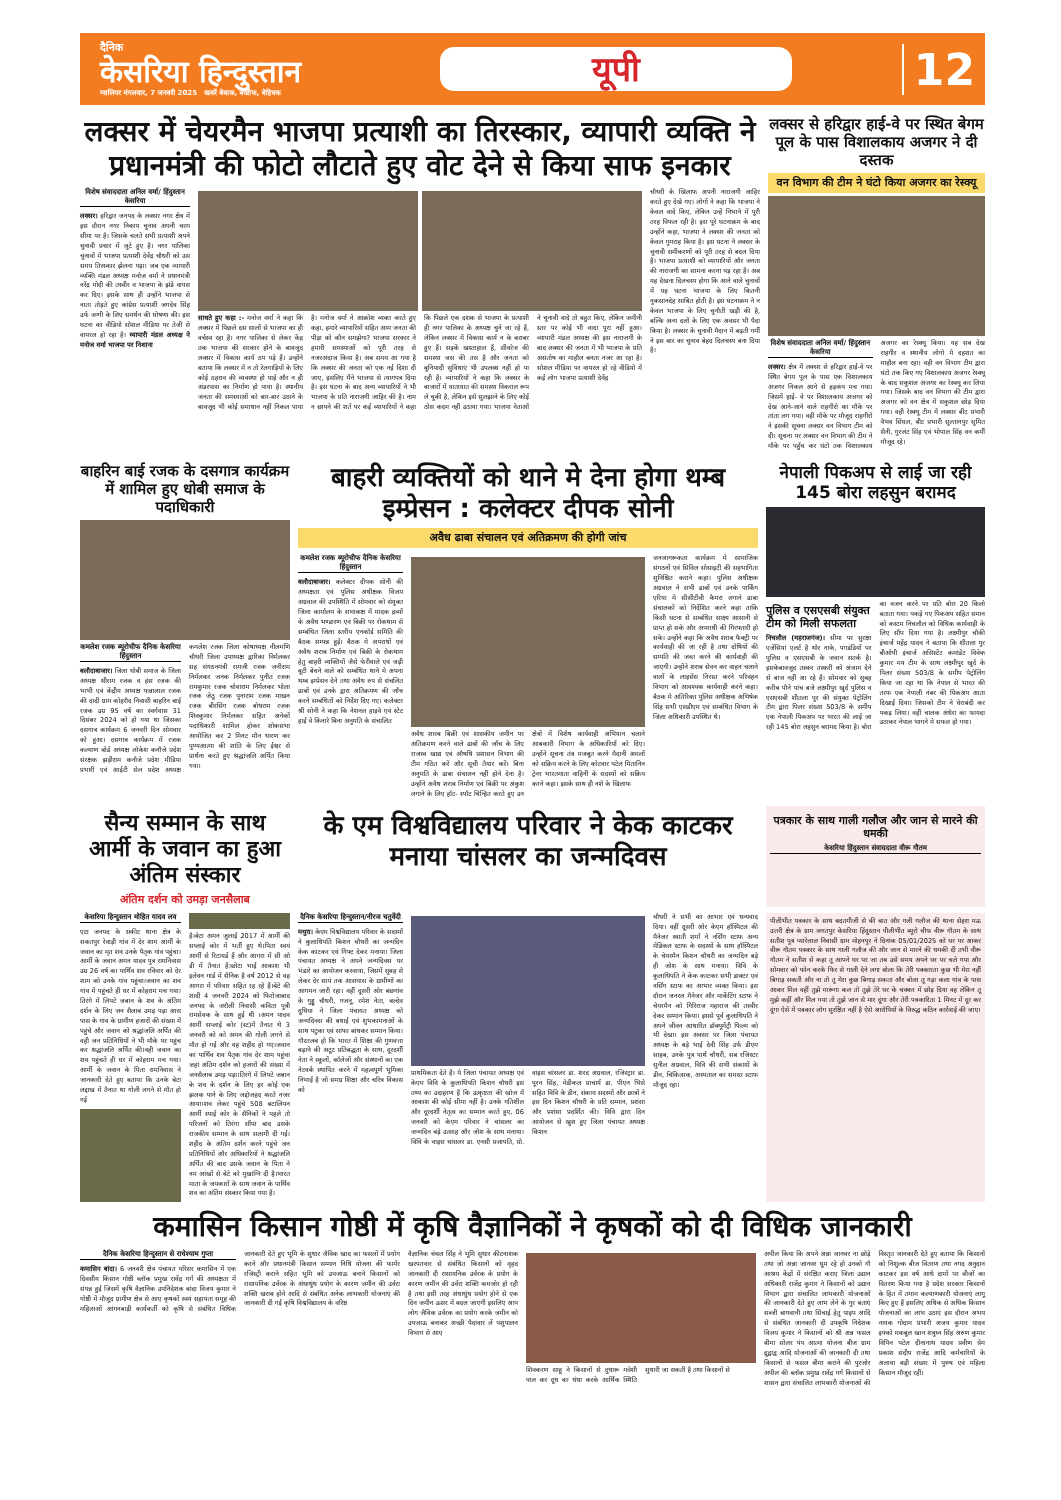दैनिक
केसरिया हिन्दुस्तान
ग्वालियर मंगलवार, 7 जनवरी 2025 खबरें बेबाक, बेखौफ, बेहिचक
यूपी
12
लक्सर में चेयरमैन भाजपा प्रत्याशी का तिरस्कार, व्यापारी व्यक्ति ने प्रधानमंत्री की फोटो लौटाते हुए वोट देने से किया साफ इनकार
विशेष संवाददाता अनिल वर्मा/ हिंदुस्तान केसरिया
लक्सर। हरिद्वार जनपद के लक्सर नगर क्षेत्र में इस दौरान नगर निकाय चुनाव अपनी चरम सीमा पर है। जिसके चलते सभी प्रत्याशी अपने चुनावी प्रचार में जुटे हुए है। नगर पालिका चुनावों में भाजपा प्रत्याशी देवेंद्र चौधरी को उस समय तिरस्कार झेलना पड़ा। जब एक व्यापारी व्यक्ति मंडल अध्यक्ष मनोज वर्मा ने प्रधानमंत्री नरेंद्र मोदी की तस्वीर व भाजपा के झंडे वापस कर दिए। इसके साथ ही उन्होंने भाजपा से नाता तोड़ते हुए कांग्रेस प्रत्याशी जगदेव सिंह उर्फ जग्गी के लिए समर्थन की घोषणा की। इस घटना का वीडियो सोशल मीडिया पर तेजी से वायरल हो रहा है। व्यापारी मंडल अध्यक्ष ने मनोज वर्मा भाजपा पर निशाना
साधते हुए कहा :- मनोज वर्मा ने कहा कि लक्सर में पिछले दस सालों से भाजपा का ही वर्चस्व रहा है। नगर पालिका से लेकर केंद्र तक भाजपा की सरकार होने के बावजूद लक्सर में विकास कार्य ठप पड़े हैं। उन्होंने बताया कि लक्सर में न तो रेलगाड़ियों के लिए कोई ठहराव की व्यवस्था हो पाई और न ही अंडरपास का निर्माण हो पाया है। स्थानीय जनता की समस्याओं को बार-बार उठाने के बावजूद भी कोई समाधान नहीं निकल पाया है। मनोज वर्मा ने आक्रोश व्यक्त करते हुए कहा, हमारे व्यापारियों सहित आम जनता की पीड़ा को कौन समझेगा? भाजपा सरकार ने हमारी समस्याओं को पूरी तरह से नजरअंदाज किया है। अब समय आ गया है कि लक्सर की जनता को एक नई दिशा दी जाए, इसलिए मैंने भाजपा से त्यागपत्र दिया है। इस घटना के बाद अन्य व्यापारियों ने भी भाजपा के प्रति नाराजगी जाहिर की है। नाम न छापने की शर्त पर कई व्यापारियों ने कहा कि पिछले एक दशक से भाजपा के प्रत्याशी ही नगर पालिका के अध्यक्ष चुने जा रहे हैं, लेकिन लक्सर में विकास कार्य न के बराबर हुए हैं। सड़कें खस्ताहाल हैं, सीवरेज की समस्या जस की तस है और जनता को बुनियादी सुविधाएं भी उपलब्ध नहीं हो पा रही हैं। व्यापारियों ने कहा कि लक्सर के बाजारों में यातायात की समस्या विकराल रूप ले चुकी है, लेकिन इसे सुलझाने के लिए कोई ठोस कदम नहीं उठाया गया। भाजपा नेताओं ने चुनावी वादे तो बहुत किए, लेकिन जमीनी स्तर पर कोई भी वादा पूरा नहीं हुआ। व्यापारी मंडल अध्यक्ष की इस नाराजगी के बाद लक्सर की जनता में भी भाजपा के प्रति असंतोष का माहौल बनता नजर आ रहा है। सोशल मीडिया पर वायरल हो रहे वीडियो में कई लोग भाजपा प्रत्याशी देवेंद्र
चौधरी के खिलाफ अपनी नाराजगी जाहिर करते हुए देखे गए। लोगों ने कहा कि भाजपा ने केवल वादे किए, लेकिन उन्हें निभाने में पूरी तरह विफल रही है। इस पूरे घटनाक्रम के बाद उन्होंने कहा, भाजपा ने लक्सर की जनता को केवल गुमराह किया है। इस घटना ने लक्सर के चुनावी समीकरणों को पूरी तरह से बदल दिया है। भाजपा प्रत्याशी को व्यापारियों और जनता की नाराजगी का सामना करना पड़ रहा है। अब यह देखना दिलचस्प होगा कि आने वाले चुनावों में यह घटना भाजपा के लिए कितनी नुकसानदेह साबित होती है। इस घटनाक्रम ने न केवल भाजपा के लिए चुनौती खड़ी की है, बल्कि अन्य दलों के लिए एक अवसर भी पैदा किया है। लक्सर के चुनावी मैदान में बढ़ती गर्मी ने इस बार का चुनाव बेहद दिलचस्प बना दिया है।
लक्सर से हरिद्वार हाई-वे पर स्थित बेगम पूल के पास विशालकाय अजगर ने दी दस्तक
वन विभाग की टीम ने घंटो किया अजगर का रेस्क्यू
विशेष संवाददाता अनिल वर्मा/ हिंदुस्तान केसरिया
लक्सर। क्षेत्र में लक्सर से हरिद्वार हाई-वे पर स्थित बेगम पूल के पास एक विशालकाय अजगर निकल आने से हड़कंप मच गया। जिसमें हाई- वे पर विशालकाय अजगर को देख आने-जाने वाले राहगीरो का मौके पर तांता लग गया। वही मौके पर मौजूद राहगीरो ने इसकी सूचना लक्सर वन विभाग टीम को दी। सूचना पर लक्सर वन विभाग की टीम ने मौके पर पहुँच कर घंटो तक विशालकाय अजगर का रेस्क्यू किया। यह सब देख राहगीर व स्थानीय लोगो मे दहशत का माहौल बना रहा। वही वन विभाग टीम द्वारा घंटो तक किए गए विशालकाय अजगर रेस्क्यू के बाद सकुशल अजगर का रेस्क्यू कर लिया गया। जिसके बाद वन विभाग की टीम द्वारा अजगर को वन क्षेत्र में सकुशल छोड़ दिया गया। वही रेस्क्यू टीम में लक्सर बीट प्रभारी वैभव सिंघल, बीट प्रभारी सुल्तानपुर सुमित सैनी, गुरजंट सिंह एवं भोपाल सिंह वन कर्मी मौजूद रहे।
बाहरिन बाई रजक के दसगात्र कार्यक्रम में शामिल हुए धोबी समाज के पदाधिकारी
कमलेश रजक ब्यूरोचीफ दैनिक केसरिया हिंदुस्तान
बलौदाबाजार। जिला धोबी समाज के जिला अध्यक्ष श्रीराम रजक व हंस रजक की भाभी एवं केंद्रीय अध्यक्ष फन्नालाल रजक की दादी ग्राम कोहरौद निवासी बाहरिन बाई रजक उम्र 95 वर्ष का स्वर्गवास 31 दिसंबर 2024 को हो गया था जिसका दसगात्र कार्यक्रम 6 जनवरी दिन सोमवार को हुआ। दसगात्र कार्यक्रम में रजक कल्याण बोर्ड अध्यक्ष लोकेश कनौजे प्रदेश संरक्षक झड़ीराम कनौजे प्रदेश मीडिया प्रभारी एवं आईटी सेल प्रदेश अध्यक्ष कमलेश रजक जिला कोषाध्यक्ष नीलमणि चौधरी जिला उपाध्यक्ष द्वारिका निर्मलकर सह संगठनमंत्री रामजी रजक जनीराम निर्मलकर जनक निर्मलकर पुनीत रजक रामकुमार रजक चोवाराम निर्मलकर भोला रजक जेठू रजक पुनाराम रजक माखन रजक बीरसिंग रजक बोधराम रजक शिवकुमार निर्मलकर सहित अनेकों पदाधिकारी शामिल होकर शोकसभा आयोजित कर 2 मिनट मौन धारण कर पुण्यआत्मा की शांति के लिए ईश्वर से प्रार्थना करते हुए श्रद्धांजलि अर्पित किया गया।
बाहरी व्यक्तियों को थाने मे देना होगा थम्ब इम्प्रेसन : कलेक्टर दीपक सोनी
अवैध ढाबा संचालन एवं अतिक्रमण की होगी जांच
कमलेश रजक ब्यूरोचीफ दैनिक केसरिया हिंदुस्तान
बलौदाबाजार। कलेक्टर दीपक सोनी की अध्यक्षता एवं पुलिस अधीक्षक विजय अग्रवाल की उपस्थिति में सोमवार को संयुक्त जिला कार्यालय के सभाकक्ष में मादक द्रव्यों के अवैध भण्डारण एवं बिक्री पर रोकथाम से सम्बंधित जिला स्तरीय एनकॉर्ड समिति की बैठक सम्पन्न हुई। बैठक मे अपराधों एवं अवैध शराब निर्माण एवं बिक्री के रोकथाम हेतु बाहरी व्यक्तियों जैसे फेरीवाले एवं जड़ी बूटी बेचने वाले को सम्बंधित थाने मे अपना थम्ब इम्प्रेसन देने तथा अवैध रुप से संचलित ढाबों एवं उनके द्वारा अतिक्रमण की जाँच करने सम्बंधितों को निर्देश दिए गए। कलेक्टर श्री सोनी ने कहा कि नेशनल हाइवे एवं स्टेट हाई वे किनारे बिना अनुमति के संचालित
अवैध शारब बिक्री एवं शासकीय जमीन पर अतिक्रमण करने वाले ढाबों की जाँच के लिए राजस्व खाद्य एवं औषधि प्रशासन विभाग की टीम गठित करें और सूची तैयार करें। बिना अनुमति के ढाबा संचालन नहीं होने देना है। उन्होंने अवैध शराब निर्माण एवं बिक्री पर अंकुश लगाने के लिए हॉट- स्पॉट चिन्हित करते हुए उन क्षेत्रों में विशेष कार्यवाही अभियान चलाने आबकारी विभाग के अधिकारियों को दिए। उन्होंने सूचना तंत्र मजबूत करने मैदानी अमलों को सक्रिय करने के लिए कोटवार पटेल मितानिन ट्रेनर भारतमाता वाहिनी के सदस्यों को सक्रिय करने कहा। इसके साथ ही नशे के खिलाफ
जनजागरूकता कार्यक्रम मे सामाजिक संगठनों एवं सिविल सोसाइटी की सहभागिता सुनिश्चित कराने कहा। पुलिस अधीक्षक अग्रवाल ने सभी ढाबों एवं उनके पार्किंग एरिया मे सीसीटीवी कैमरा लगाने ढाबा संचालकों को निर्देशित करने कहा ताकि किसी घटना से सम्बंधित साक्ष्य आसानी से प्राप्त हो सके और अपराधी की गिरफ्तारी हो सके। उन्होंने कहा कि अवैध शराब फैक्ट्री पर कार्यवाही की जा रही है तथा दोषियों की सम्पति की जब्त करने की कार्यवाही की जाएगी। उन्होंने शराब सेवन कर वाहन चलाने वालों के लाइसेंस निरस्त करने परिवहन विभाग को आवश्यक कार्यवाही करने कहा। बैठक मे अतिरिक्त पुलिस अधीक्षक अभिषेक सिंह सभी एसडीएम एवं सम्बंधित विभाग के जिला अधिकारी उपस्थित थे।
नेपाली पिकअप से लाई जा रही 145 बोरा लहसुन बरामद
पुलिस व एसएसबी संयुक्त टीम को मिली सफलता
निचलौल (महराजगंज)। सीमा पर सुरक्षा एजेंसियां एलर्ट है थोर नाके, पगडंडियों पर पुलिस व एसएसबी के जवान सतर्क है। इसकेबावजूद तस्कर तस्करी को अंजाम देने से बाज नहीं आ रहे हैं। सोमवार को सुबह करीब पौने पांच बजे लक्ष्मीपुर खुर्द पुलिस व एसएसबी शीतला पुर की संयुक्त पेट्रोलिंग टीम द्वारा पिलर संख्या 503/8 के समीप एक नेपाली पिकअप पर भारत की लाई जा रही 145 बोरा लहसुन बरामद किया है। बोरा का वजन करने पर प्रति बोरा 20 किलो बताता गया। पकड़े गए पिकअप सहित समान को कस्टम निचलौल को विधिक कार्यवाही के लिए सौंप दिया गया है। लक्ष्मीपुर चौकी इंचार्ज महेंद्र यादव ने बताया कि शीतला पुर बीओपी इंचार्ज असिस्टेंट कमांडेंट विवेक कुमार मय टीम के साथ लक्ष्मीपुर खुर्द के पिलर संख्या 503/8 के समीप पेट्रोलिंग किया जा रहा था कि नेपाल से भारत की तरफ एक नेपाली नंबर की पिकअप आता दिखाई दिया। जिसको टीम ने घेराबंदी कर पकड़ लिया। वहीं चालक अंधेरा का फायदा उठाकर नेपाल भागने मे सफल हो गया।
सैन्य सम्मान के साथ आर्मी के जवान का हुआ अंतिम संस्कार
अंतिम दर्शन को उमड़ा जनसैलाब
के एम विश्वविद्यालय परिवार ने केक काटकर मनाया चांसलर का जन्मदिवस
पत्रकार के साथ गाली गलौज और जान से मारने की धमकी
केसरिया हिंदुस्तान संवाददाता वीरू गौतम
केसरिया हिन्दुस्तान मोहित यादव लव
एटा जनपद के सकीट थाना क्षेत्र के सकतपुर रेवाड़ी गांव में देर शाम आर्मी के जवान का मृत शव उनके पैतृक गांव पहुंचा।आर्मी के जवान अमन यादव पुत्र रामनिवास उम्र 26 वर्ष का पार्थिव शव रविवार को देर शाम को उनके गांव पहुंचा।जवान का शव गांव में पहुंचते ही घर में कोहराम मच गया।तिरंगे में लिपटे जबान के शव के अंतिम दर्शन के लिए जन सैलाब उमड़ पड़ा आस पास के गांव के ग्रामीण हजारों की संख्या में पहुंचे और जवान को श्रद्धांजलि अर्पित की वही जन प्रतिनिधियों ने भी मौके पर पहुंच कर श्रद्धांजलि अर्पित की।वही जवान का शव पहुंचते ही घर में कोहराम मच गया।आर्मी के जवान के पिता रामनिवास ने जानकारी देते हुए बताया कि उनके बेटा लद्दाख में तैनात था गोली लगने से मौत हो गई
है।बेटा अमन जुलाई 2017 में आर्मी की सप्लाई कोर में भर्ती हुए थे।पिता स्वयं आर्मी से रिटायर्ड हैं और आगरा में सी ओ डी में तैनात हैं।छोटा भाई आकाश भी इलेवन गार्ड में सैनिक है वर्ष 2012 से वह आगरा में परिवार सहित रह रहे हैं।बेटे की शादी 4 जनवरी 2024 को फिरोजाबाद जनपद के जरौली निवासी कविता पुत्री रामसेवक के साथ हुई थी ।अमन यादव आर्मी सप्लाई कोर (स्ट)में तैनात थे 3 जनवरी को को अमन की गोली लगने से मौत हो गई और वह शहीद हो गए।जवान का पार्थिव शव पैतृक गांव देर शाम पहुंचा जहां अंतिम दर्शन को हजारों की संख्या में जनसैलाब उमड़ पड़ा।तिरंगे में लिपटे जबान के शव के दर्शन के लिए हर कोई एक झलक पाने के लिए जद्दोजहद करते नजर आया।शव लेकर पहुंचे 508 बटालियन आर्मी स्पाई कोर के सैनिकों ने पहले तो परिजनों को तिरंगा सौंपा बाद उसके राजकीय सम्मान के साथ सलामी दी गई।शहीद के अंतिम दर्शन करने पहुंचे जन प्रतिनिधियों और अधिकारियों ने श्रद्धांजलि अर्पित की बाद उसके जवान के पिता ने नम आंखों से बेटे को मुखाग्नि दी है।भारत माता के जयकारों के साथ जवान के पार्थिव शव का अंतिम संस्कार किया गया है।
दैनिक केसरिया हिन्दुस्तान/नीरज चतुर्वेदी
मथुरा। केएम विश्वविद्यालय परिवार के सदस्यों ने कुलाधिपति किशन चौधरी का जन्मदिन केक काटकर एवं गिफ्ट देकर मनाया। जिला पंचायत अध्यक्ष ने अपने जन्मदिवस पर भंडारे का आयोजन करवाया, जिसमें सुबह से लेकर देर सायं तक आसपास के ग्रामीणों का आगमन जारी रहा। वहीं दूसरी ओर बछगांव के गुड्डू चौधरी, गजनू, रमेश नेता, बल्देव दुधिया ने जिला पंचायत अध्यक्ष को जन्मदिवस की बधाई एवं शुभकामनाओं के साथ पटुका एवं साफा बांधकर सम्मान किया। गौरतलब हो कि भारत में शिक्षा की गुणवत्ता बढ़ाने की अटूट प्रतिबद्धता के साथ, दूरदर्शी नेता ने स्कूलों, कॉलेजों और संस्थानों का एक नेटवर्क स्थापित करने में महत्वपूर्ण भूमिका निभाई है जो समग्र शिक्षा और चरित्र विकास को
प्राथमिकता देते हैं। ये जिला पंचायत अध्यक्ष एवं केएम विवि के कुलाधिपति किशन चौधरी इस तथ्य का उदाहरण हैं कि उत्कृष्टता की खोज में आकाश की कोई सीमा नहीं है। उनके गतिशील और दूरदर्शी नेतृत्व का सम्मान करते हुए, 06 जनवरी को केएम परिवार ने चांसलर का जन्मदिन बड़े उत्साह और जोश के साथ मनाया। विवि के वाइस चांसलर डा. एनसी प्रजापति, प्रो. वाइस चांसलर डा. शरद अग्रवाल, रजिस्ट्रार डा. पूरन सिंह, मेडीकल प्राचार्य डा. पीएन भिसे सहित विवि के डीन, संकाय सदस्यों और छात्रों ने इस दिन किशन चौधरी के प्रति सम्मान, प्रशंसा और प्रशंसा प्रदर्शित की। विवि द्वारा दिन आयोजन से खुश हुए जिला पंचायत अध्यक्ष किशन
चौधरी ने सभी का आभार एवं धन्यवाद दिया। वहीं दूसरी ओर केएम हॉस्पिटल की मैनेजर स्वाती शर्मा ने नर्सिंग स्टाफ अन्य मेडिकल स्टाफ के सदस्यों के साथ हॉस्पिटल के चेयरमैन किशन चौधरी का जन्मदिन बड़े ही जोश के साथ मनाया। विवि के कुलाधिपति ने केक काटकर सभी डाक्टर एवं नर्सिंग स्टाफ का आभार व्यक्त किया। इस दौरान जनरल मैनेजर और मार्केटिंग स्टाफ ने चेयरमैन को गिरिराज महाराज की तस्वीर देकर सम्मान किया। इससे पूर्व कुलाधिपति ने अपने जीवन आधारित डॉक्यूमेंट्री फिल्म को भी देखा। इस अवसर पर जिला पंचायत अध्यक्ष के बड़े भाई देवी सिंह उर्फ डीएम साहब, उनके पुत्र पार्थ चौधरी, सब रजिस्टर सुनील अग्रवाल, विवि की सभी संकायों के डीन, चिकित्सक, अस्पताल का समस्त स्टाफ मौजूद रहा।
पीलीभीत पत्रकार के साथ बदतमीजी से की बात और गली गलौज की थाना सेहरा मऊ उत्तरी क्षेत्र के ग्राम जगतपुर केसरिया हिंदुस्तान पीलीभीत ब्यूरो चीफ वीरू गौतम के साथ सतीश पुत्र प्यारेलाल निवासी ग्राम मोहनपुर ने दिनांक 05/01/2025 को घर पर आकर वीरू गौतम पत्रकार के साथ गाली गलौज की और जान से मारने की धमकी दी तभी वीरू गौतम ने सतीश से कहा तू आपने घर पर जा तब उसे समय अपने घर पर चले गया और सोमवार को फोन करके फिर से गाली देने लगा बोला कि तेरी पत्रकारता कुछ भी मेरा नहीं बिगाड़ सकती और ना तो तू मेरा कुछ बिगाड़ सकता और बोला तू गड़ा कला गांव के पास आकर मिल वहीं तुझे मारूंगा कल तो तुझे तेरे घर के चक्कर में छोड़ दिया वह लेकिन तू मुझे कहीं और मिल गया तो तुझे जान से मार दूंगा और तेरी पत्रकारिता 1 मिनट में दूर कर दूंगा ऐसे में पत्रकार लोग सुरक्षित नहीं है ऐसे आरोपियों के विरुद्ध कठिन कार्रवाई की जाए।
कमासिन किसान गोष्ठी में कृषि वैज्ञानिकों ने कृषकों को दी विधिक जानकारी
दैनिक केसरिया हिन्दुस्तान से राधेश्याम गुप्ता
कमासिन बांदा। 6 जनवरी क्षेत्र पंचायत परिसर कमासिन में एक दिवसीय किसान गोष्ठी ब्लॉक प्रमुख रावेंद्र गर्ग की अध्यक्षता में संपन्न हुई जिसमें कृषि वैज्ञानिक उपनिदेशक बांदा विजय कुमार ने गोष्ठी में मौजूद ग्रामीण क्षेत्र से आए कृषकों स्वयं सहायता समूह की महिलाओं आंगनबाड़ी कार्यकर्ती को कृषि से संबंधित विधिक जानकारी देते हुए भूमि के सुधार जैविक खाद का फसलों में प्रयोग करने और प्रधानमंत्री किसान सम्मान निधि योजना की फार्मर रजिस्ट्री कराने सहित भूमि को उपजाऊ बनाने किसानों को रासायनिक उर्वरक के अंधाधुंध प्रयोग के कारण जमीन की उर्वरा शक्ति खराब होने आदि से संबंधित अनेक लाभकारी योजनाएं की जानकारी दी गई कृषि विश्वविद्यालय के वरिष्ठ
वैज्ञानिक चंचल सिंह ने भूमि सुधार कीटनाशक खरपतवार से संबंधित किसानों को वृहद जानकारी दी रासायनिक उर्वरक के प्रयोग के कारण जमीन की उर्वरा शक्ति कमजोर हो रही है तथा इसी तरह अंधाधुंध प्रयोग होने से एक दिन जमीन ऊसर में बदल जाएगी इसलिए आप लोग जैविक उर्वरक का प्रयोग करके जमीन को उपजाऊ बनाकर अच्छी पैदावार लें पशुपालन विभाग से आए
शिवकरण साहू ने किसानों से दुधारू मवेशी पाल कर दूध का धंधा करके आर्थिक स्थिति सुधारी जा सकती है तथा किसानों से
अपील किया कि अपने अन्ना जानवर ना छोड़े तथा जो अन्ना जानवर घूम रहे हो उनको गौ आश्रय केंद्रों में संरक्षित कराए जिला उद्यान अधिकारी राजेंद्र कुमार ने किसानों को उद्यान विभाग द्वारा संचालित लाभकारी योजनाओं की जानकारी देते हुए लाभ लेने के गुर बताएं सब्जी बागवानी तथा सिंचाई हेतु पाइप आदि से संबंधित जानकारी दी उपकृषि निदेशक विजय कुमार ने किसानों को श्री अन्न फसल बीमा सोलर पंप आत्मा योजना बीज ग्राम द्रुद्वाद्व आदि योजनाओं की जानकारी दी तथा किसानों से फसल बीमा कराने की पुरजोर अपील की ब्लॉक प्रमुख रावेंद्र गर्ग किसानों से शासन द्वारा संचालित लाभकारी योजनाओं की विस्तृत जानकारी देते हुए बताया कि किसानों को निशुल्क बीज वितरण तथा नगद अनुदान काटकर इस वर्ष आधे दामों पर बीजों का वितरण किया गया है प्रदेश सरकार किसानों के हित में तमाम कल्याणकारी योजनाएं लागू किए हुए हैं इसलिए अधिक से अधिक किसान योजनाओं का लाभ उठाएं इस दौरान अभय नायक गोदाम प्रभारी अजय कुमार यादव इफ्को मकबूल खान शत्रुघ्न सिंह अरुण कुमार विपिन पटेल दीनानाथ यादव प्रवीण प्रेम प्रकाश संदीप राजेंद्र आदि कर्मचारियों के अलावा बड़ी संख्या में पुरुष एवं महिला किसान मौजूद रहीं।